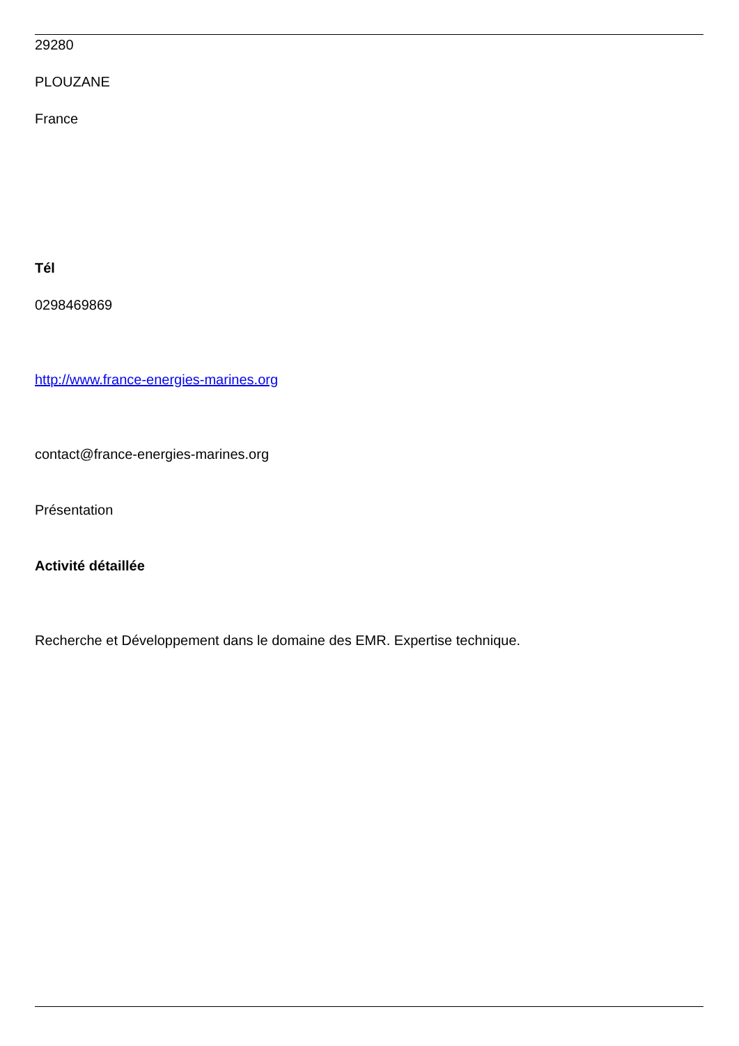29280
PLOUZANE
France
Tél
0298469869
http://www.france-energies-marines.org
contact@france-energies-marines.org
Présentation
Activité détaillée
Recherche et Développement dans le domaine des EMR. Expertise technique.